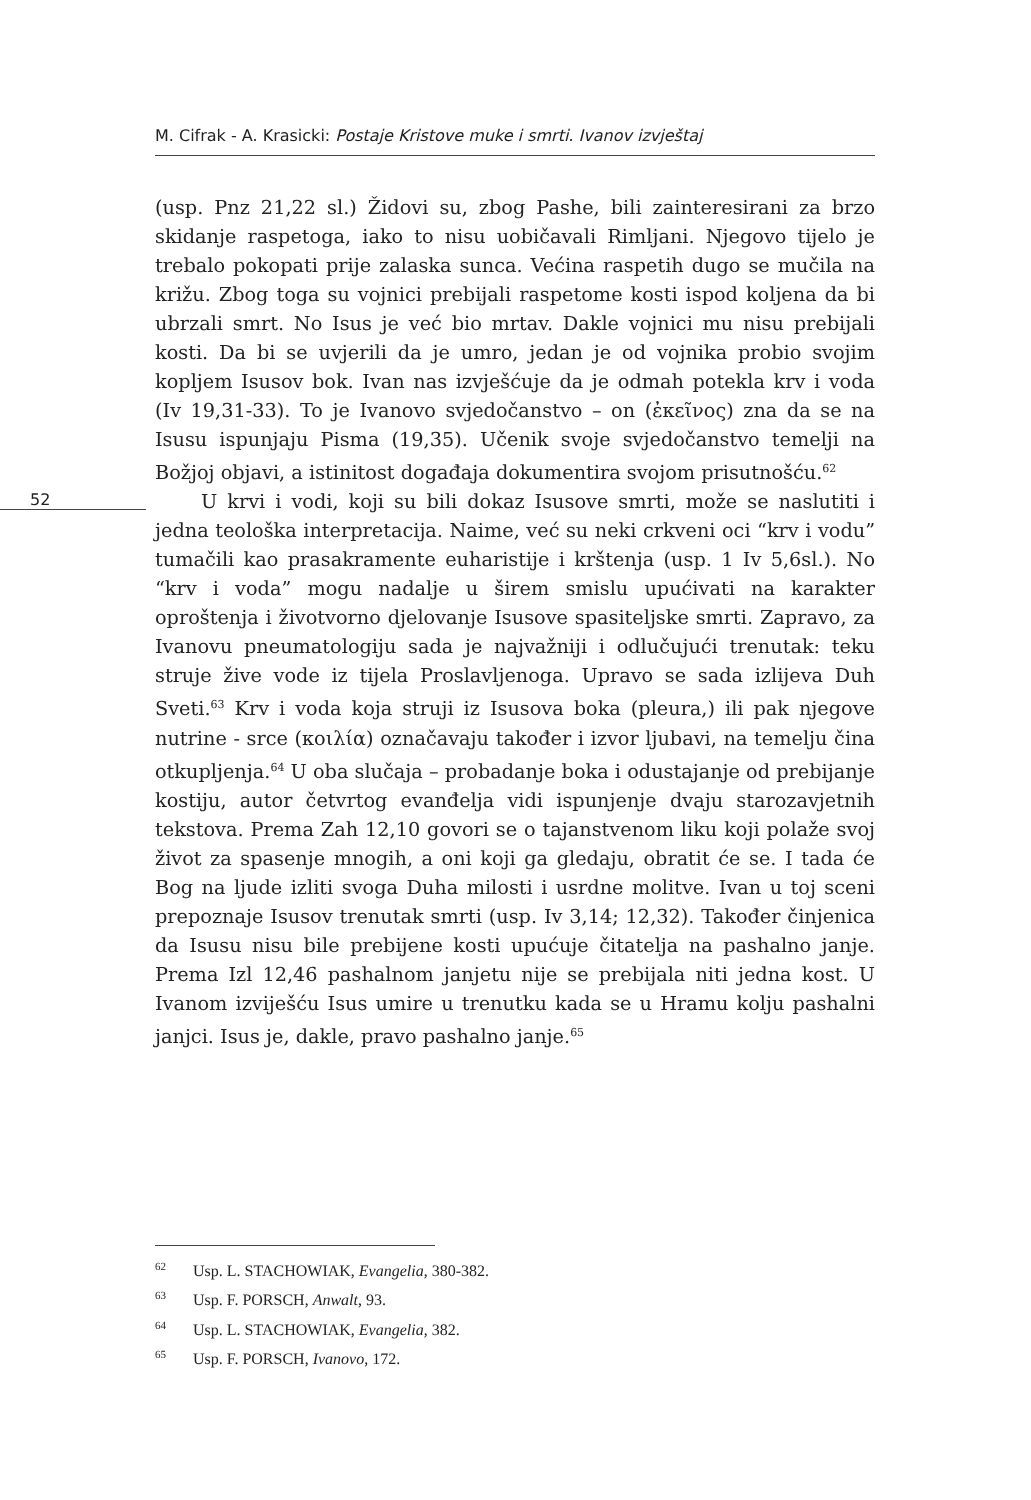M. Cifrak - A. Krasicki: Postaje Kristove muke i smrti. Ivanov izvještaj
52
(usp. Pnz 21,22 sl.) Židovi su, zbog Pashe, bili zainteresirani za brzo skidanje raspetoga, iako to nisu uobičavali Rimljani. Njegovo tijelo je trebalo pokopati prije zalaska sunca. Većina raspetih dugo se mučila na križu. Zbog toga su vojnici prebijali raspetome kosti ispod koljena da bi ubrzali smrt. No Isus je već bio mrtav. Dakle vojnici mu nisu prebijali kosti. Da bi se uvjerili da je umro, jedan je od vojnika probio svojim kopljem Isusov bok. Ivan nas izvješćuje da je odmah potekla krv i voda (Iv 19,31-33). To je Ivanovo svjedočanstvo – on (ἐκεῖνος) zna da se na Isusu ispunjaju Pisma (19,35). Učenik svoje svjedočanstvo temelji na Božjoj objavi, a istinitost događaja dokumentira svojom prisutnošću.<sup>62</sup>
U krvi i vodi, koji su bili dokaz Isusove smrti, može se naslutiti i jedna teološka interpretacija. Naime, već su neki crkveni oci “krv i vodu” tumačili kao prasakramente euharistije i krštenja (usp. 1 Iv 5,6sl.). No “krv i voda” mogu nadalje u širem smislu upućivati na karakter oproštenja i životvorno djelovanje Isusove spasiteljske smrti. Zapravo, za Ivanovu pneumatologiju sada je najvažniji i odlučujući trenutak: teku struje žive vode iz tijela Proslavljenoga. Upravo se sada izlijeva Duh Sveti.<sup>63</sup> Krv i voda koja struji iz Isusova boka (pleura,) ili pak njegove nutrine - srce (κοιλία) označavaju također i izvor ljubavi, na temelju čina otkupljenja.<sup>64</sup> U oba slučaja – probadanje boka i odustajanje od prebijanje kostiju, autor četvrtog evanđelja vidi ispunjenje dvaju starozavjetnih tekstova. Prema Zah 12,10 govori se o tajanstvenom liku koji polaže svoj život za spasenje mnogih, a oni koji ga gledaju, obratit će se. I tada će Bog na ljude izliti svoga Duha milosti i usrdne molitve. Ivan u toj sceni prepoznaje Isusov trenutak smrti (usp. Iv 3,14; 12,32). Također činjenica da Isusu nisu bile prebijene kosti upućuje čitatelja na pashalno janje. Prema Izl 12,46 pashalnom janjetu nije se prebijala niti jedna kost. U Ivanom izviješću Isus umire u trenutku kada se u Hramu kolju pashalni janjci. Isus je, dakle, pravo pashalno janje.<sup>65</sup>
<sup>62</sup> Usp. L. STACHOWIAK, Evangelia, 380-382.
<sup>63</sup> Usp. F. PORSCH, Anwalt, 93.
<sup>64</sup> Usp. L. STACHOWIAK, Evangelia, 382.
<sup>65</sup> Usp. F. PORSCH, Ivanovo, 172.